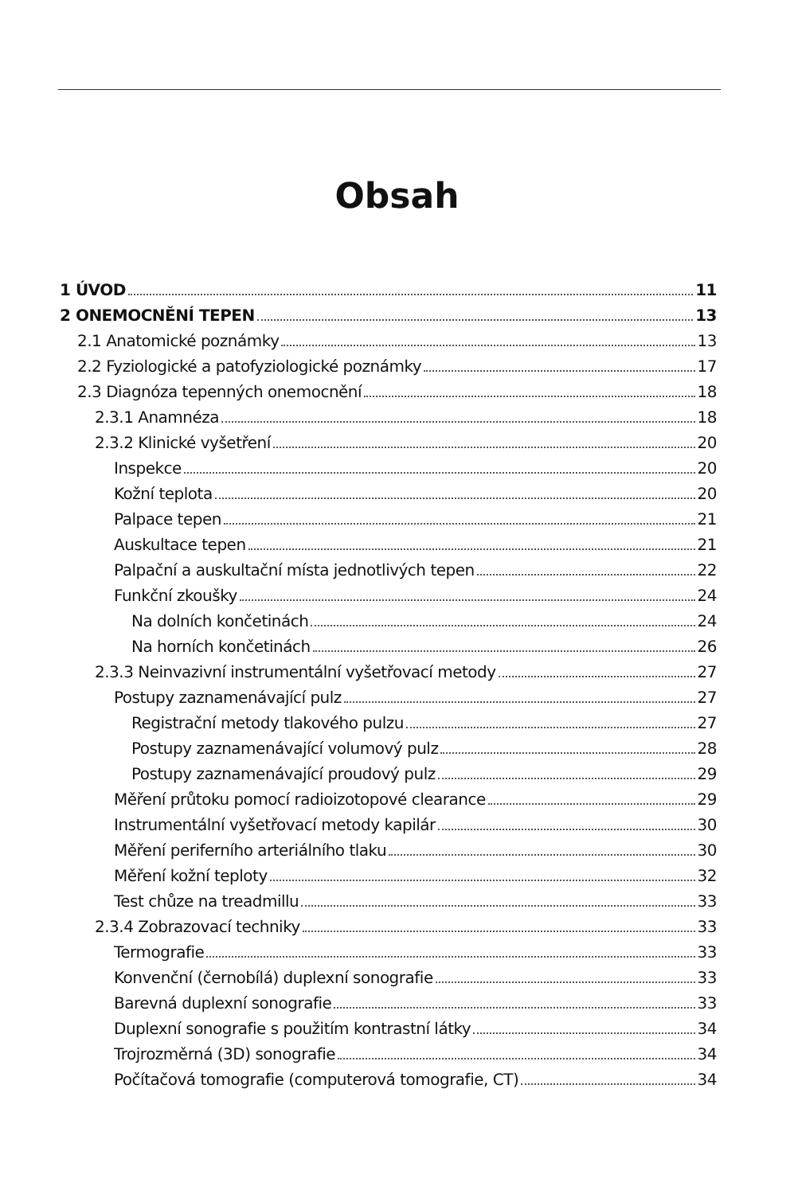Obsah
1 ÚVOD 11
2 ONEMOCNĚNÍ TEPEN 13
2.1 Anatomické poznámky 13
2.2 Fyziologické a patofyziologické poznámky 17
2.3 Diagnóza tepenných onemocnění 18
2.3.1 Anamnéza 18
2.3.2 Klinické vyšetření 20
Inspekce 20
Kožní teplota 20
Palpace tepen 21
Auskultace tepen 21
Palpační a auskultační místa jednotlivých tepen 22
Funkční zkoušky 24
Na dolních končetinách 24
Na horních končetinách 26
2.3.3 Neinvazivní instrumentální vyšetřovací metody 27
Postupy zaznamenávající pulz 27
Registrační metody tlakového pulzu 27
Postupy zaznamenávající volumový pulz 28
Postupy zaznamenávající proudový pulz 29
Měření průtoku pomocí radioizotopové clearance 29
Instrumentální vyšetřovací metody kapilár 30
Měření periferního arteriálního tlaku 30
Měření kožní teploty 32
Test chůze na treadmillu 33
2.3.4 Zobrazovací techniky 33
Termografie 33
Konvenční (černobílá) duplexní sonografie 33
Barevná duplexní sonografie 33
Duplexní sonografie s použitím kontrastní látky 34
Trojrozměrná (3D) sonografie 34
Počítačová tomografie (computerová tomografie, CT) 34